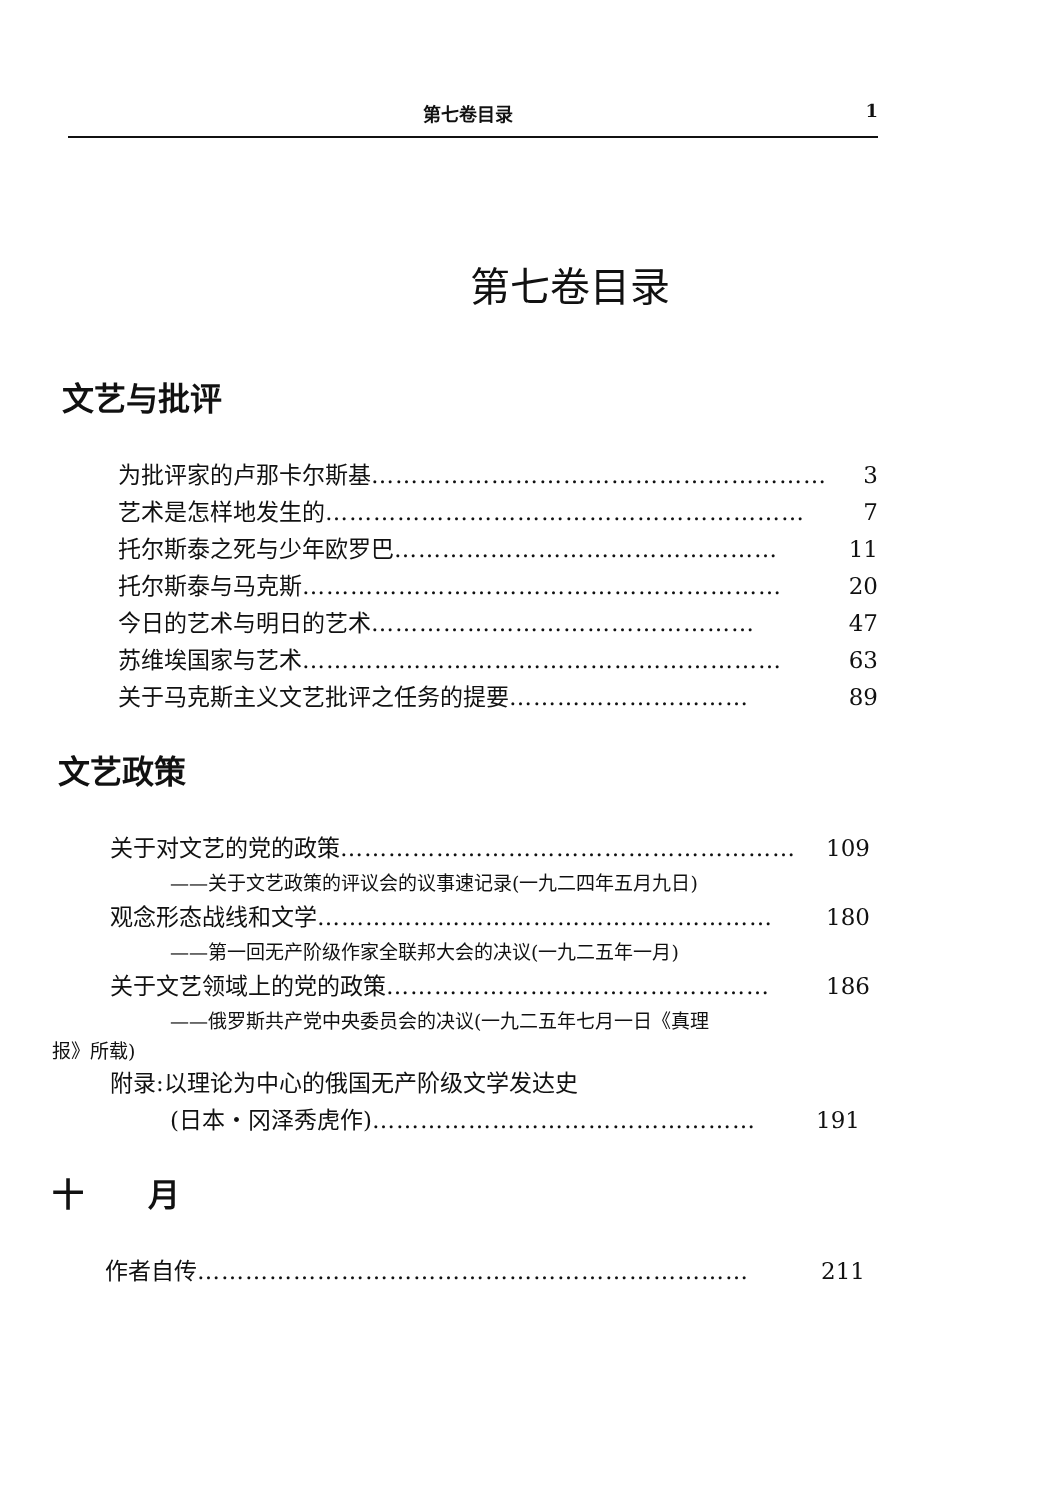第七卷目录 1
第七卷目录
文艺与批评
为批评家的卢那卡尔斯基 ………………………………………………… 3
艺术是怎样地发生的 …………………………………………………… 7
托尔斯泰之死与少年欧罗巴 ………………………………………… 11
托尔斯泰与马克斯 …………………………………………………… 20
今日的艺术与明日的艺术 ………………………………………… 47
苏维埃国家与艺术 …………………………………………………… 63
关于马克斯主义文艺批评之任务的提要 ………………………… 89
文艺政策
关于对文艺的党的政策 ………………………………………………… 109
——关于文艺政策的评议会的议事速记录(一九二四年五月九日)
观念形态战线和文学 ………………………………………………… 180
——第一回无产阶级作家全联邦大会的决议(一九二五年一月)
关于文艺领域上的党的政策 ………………………………………… 186
——俄罗斯共产党中央委员会的决议(一九二五年七月一日《真理
报》所载)
附录:以理论为中心的俄国无产阶级文学发达史
(日本・冈泽秀虎作) ………………………………………… 191
十　　月
作者自传 …………………………………………………………… 211